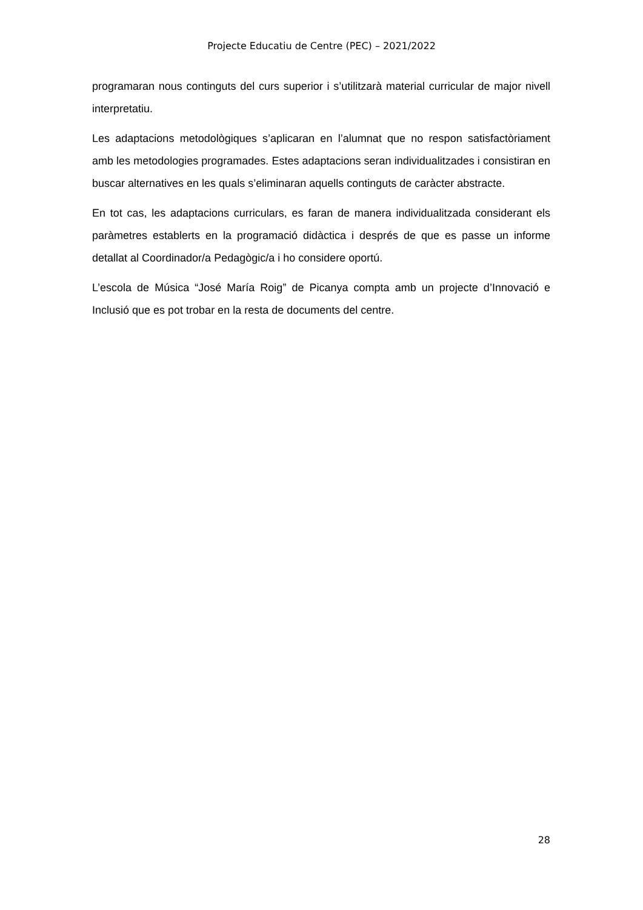Projecte Educatiu de Centre (PEC) – 2021/2022
programaran nous continguts del curs superior i s’utilitzarà material curricular de major nivell interpretatiu.
Les adaptacions metodològiques s’aplicaran en l’alumnat que no respon satisfactòriament amb les metodologies programades. Estes adaptacions seran individualitzades i consistiran en buscar alternatives en les quals s’eliminaran aquells continguts de caràcter abstracte.
En tot cas, les adaptacions curriculars, es faran de manera individualitzada considerant els paràmetres establerts en la programació didàctica i després de que es passe un informe detallat al Coordinador/a Pedagògic/a i ho considere oportú.
L’escola de Música “José María Roig” de Picanya compta amb un projecte d’Innovació e Inclusió que es pot trobar en la resta de documents del centre.
28